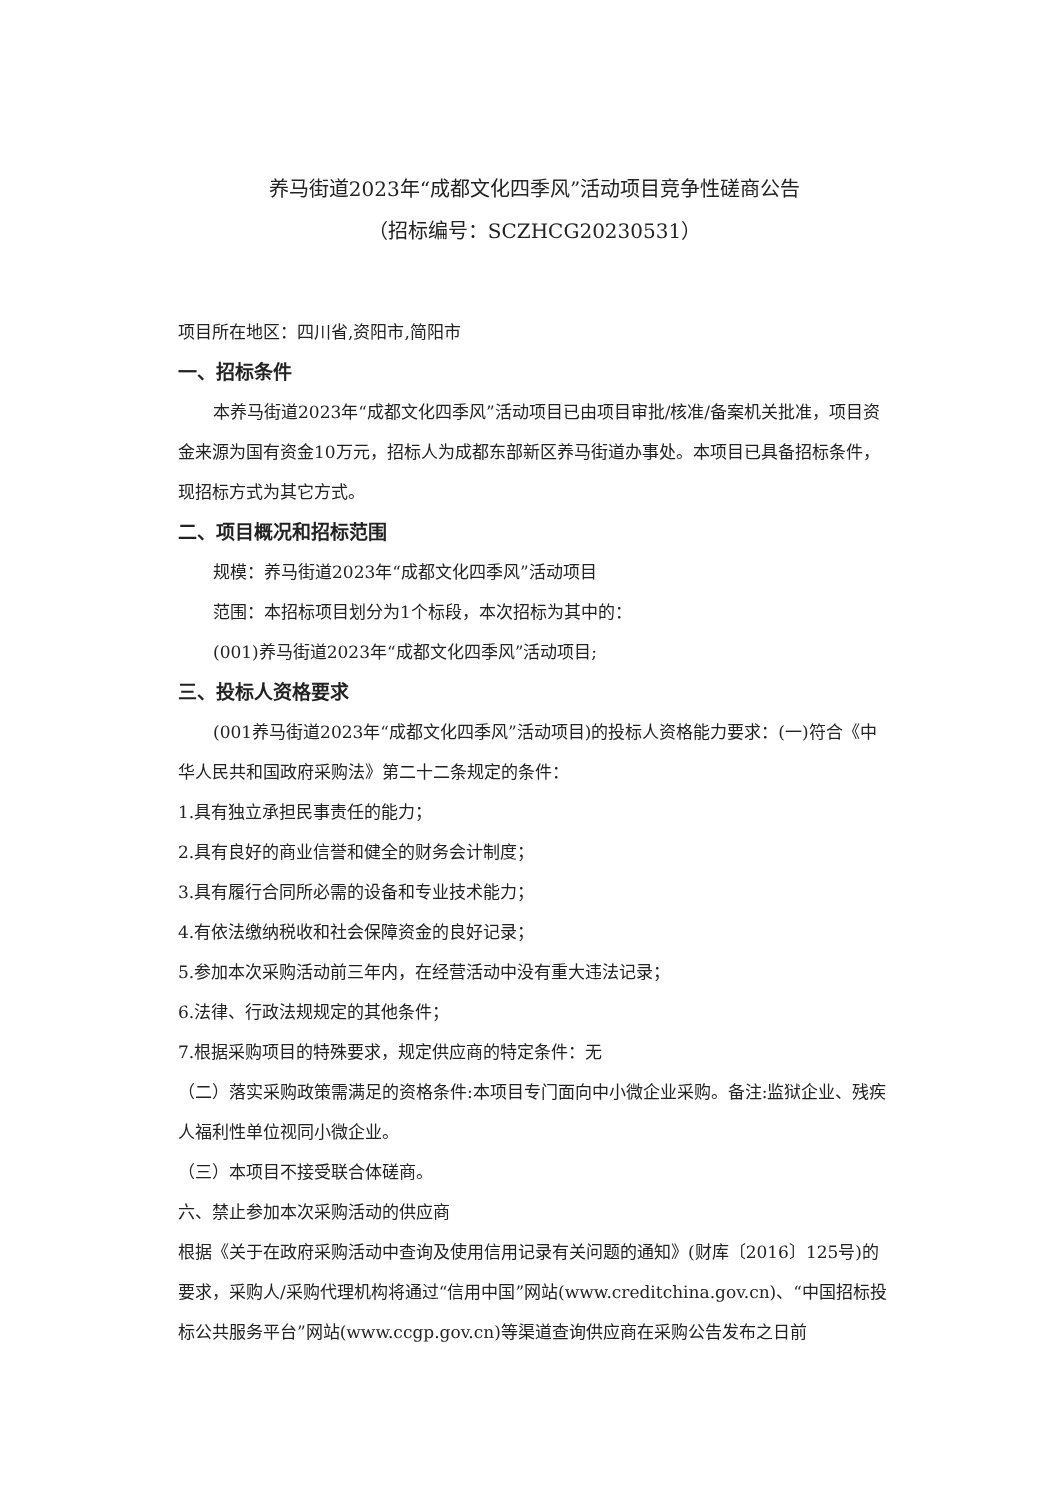养马街道2023年“成都文化四季风”活动项目竞争性磋商公告
（招标编号：SCZHCG20230531）
项目所在地区：四川省,资阳市,简阳市
一、招标条件
本养马街道2023年“成都文化四季风”活动项目已由项目审批/核准/备案机关批准，项目资金来源为国有资金10万元，招标人为成都东部新区养马街道办事处。本项目已具备招标条件，现招标方式为其它方式。
二、项目概况和招标范围
规模：养马街道2023年“成都文化四季风”活动项目
范围：本招标项目划分为1个标段，本次招标为其中的：
(001)养马街道2023年“成都文化四季风”活动项目;
三、投标人资格要求
(001养马街道2023年“成都文化四季风”活动项目)的投标人资格能力要求：(一)符合《中华人民共和国政府采购法》第二十二条规定的条件：
1.具有独立承担民事责任的能力；
2.具有良好的商业信誉和健全的财务会计制度；
3.具有履行合同所必需的设备和专业技术能力；
4.有依法缴纳税收和社会保障资金的良好记录；
5.参加本次采购活动前三年内，在经营活动中没有重大违法记录；
6.法律、行政法规规定的其他条件；
7.根据采购项目的特殊要求，规定供应商的特定条件：无
（二）落实采购政策需满足的资格条件:本项目专门面向中小微企业采购。备注:监狱企业、残疾人福利性单位视同小微企业。
（三）本项目不接受联合体磋商。
六、禁止参加本次采购活动的供应商
根据《关于在政府采购活动中查询及使用信用记录有关问题的通知》(财库〔2016〕125号)的要求，采购人/采购代理机构将通过“信用中国”网站(www.creditchina.gov.cn)、“中国招标投标公共服务平台”网站(www.ccgp.gov.cn)等渠道查询供应商在采购公告发布之日前